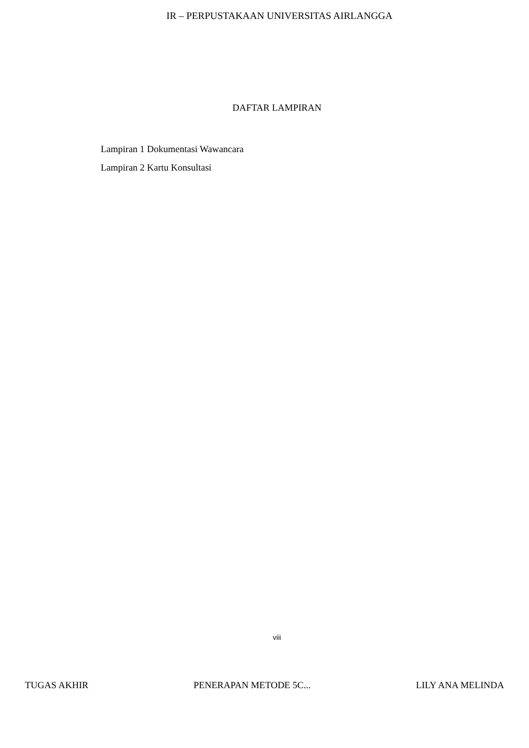IR – PERPUSTAKAAN UNIVERSITAS AIRLANGGA
DAFTAR LAMPIRAN
Lampiran 1 Dokumentasi Wawancara
Lampiran 2 Kartu Konsultasi
viii
TUGAS AKHIR PENERAPAN METODE 5C... LILY ANA MELINDA